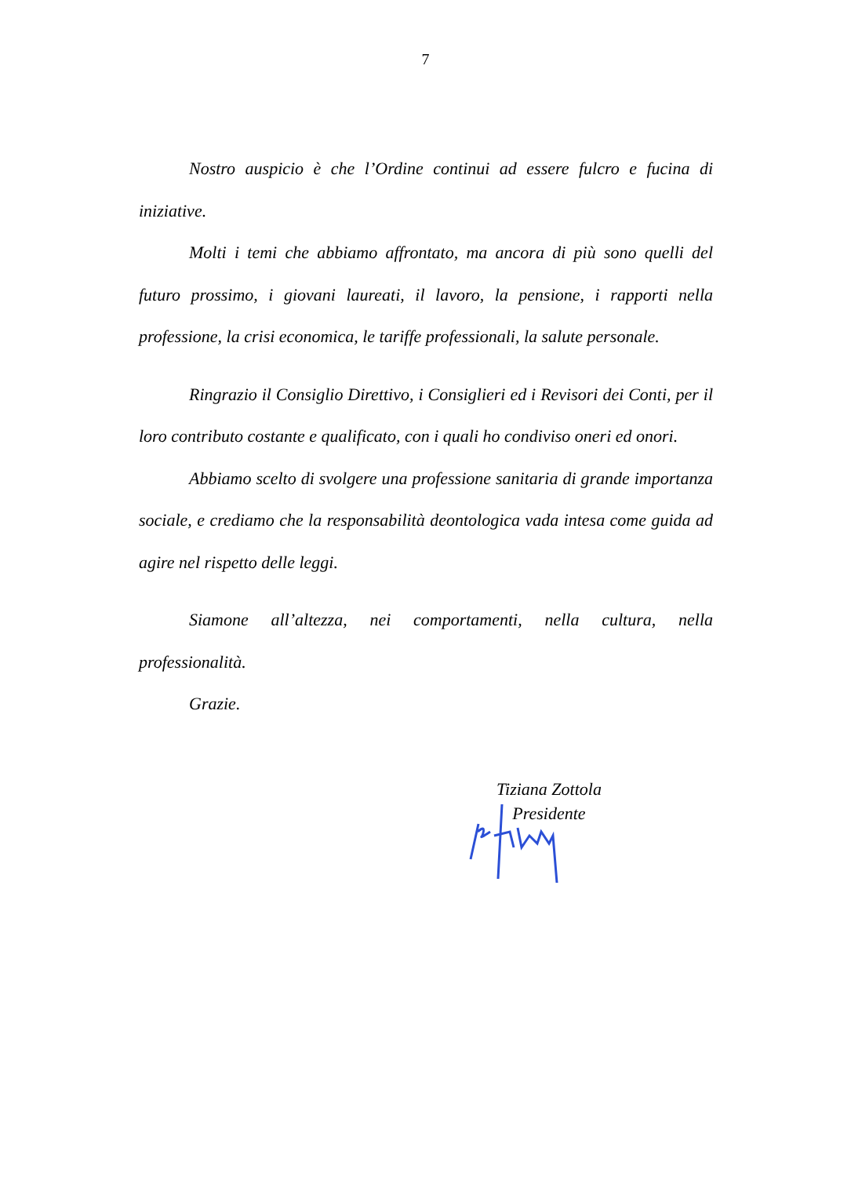7
Nostro auspicio è che l’Ordine continui ad essere fulcro e fucina di iniziative.
Molti i temi che abbiamo affrontato, ma ancora di più sono quelli del futuro prossimo, i giovani laureati, il lavoro, la pensione, i rapporti nella professione, la crisi economica, le tariffe professionali, la salute personale.
Ringrazio il Consiglio Direttivo, i Consiglieri ed i Revisori dei Conti, per il loro contributo costante e qualificato, con i quali ho condiviso oneri ed onori.
Abbiamo scelto di svolgere una professione sanitaria di grande importanza sociale, e crediamo che la responsabilità deontologica vada intesa come guida ad agire nel rispetto delle leggi.
Siamone all’altezza, nei comportamenti, nella cultura, nella professionalità.
Grazie.
Tiziana Zottola
Presidente